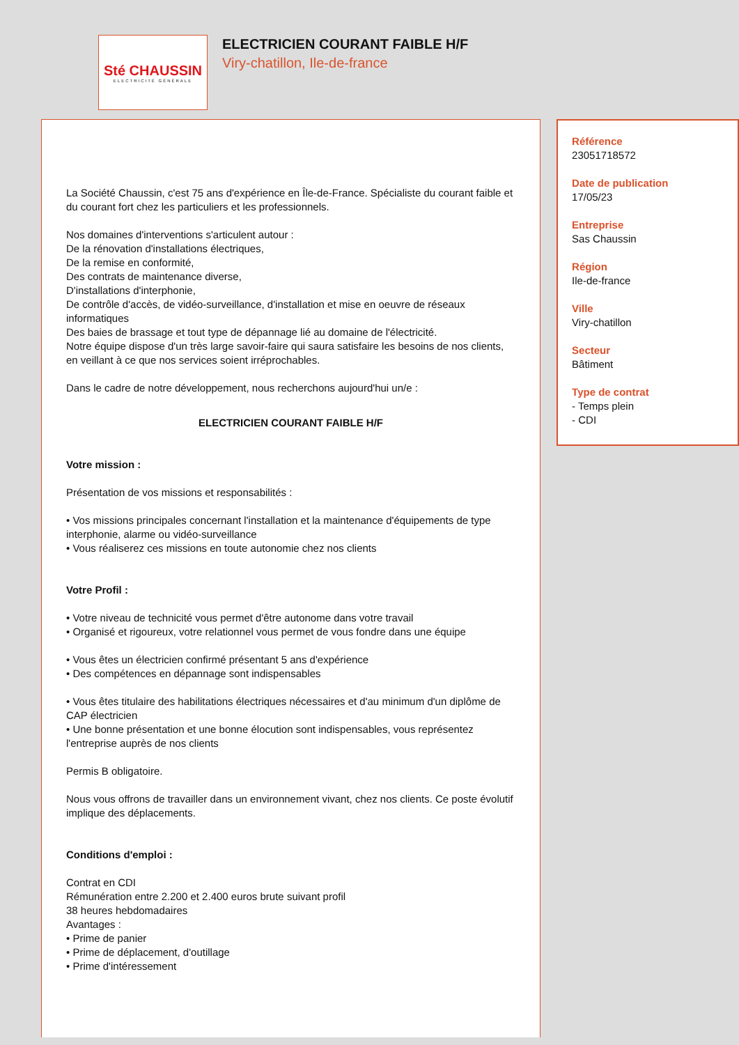Sté CHAUSSIN
ELECTRICITÉ GÉNÉRALE
ELECTRICIEN COURANT FAIBLE H/F
Viry-chatillon, Ile-de-france
La Société Chaussin, c'est 75 ans d'expérience en Île-de-France. Spécialiste du courant faible et du courant fort chez les particuliers et les professionnels.
Nos domaines d'interventions s'articulent autour :
De la rénovation d'installations électriques,
De la remise en conformité,
Des contrats de maintenance diverse,
D'installations d'interphonie,
De contrôle d'accès, de vidéo-surveillance, d'installation et mise en oeuvre de réseaux informatiques
Des baies de brassage et tout type de dépannage lié au domaine de l'électricité.
Notre équipe dispose d'un très large savoir-faire qui saura satisfaire les besoins de nos clients, en veillant à ce que nos services soient irréprochables.
Dans le cadre de notre développement, nous recherchons aujourd'hui un/e :
ELECTRICIEN COURANT FAIBLE H/F
Votre mission :
Présentation de vos missions et responsabilités :
• Vos missions principales concernant l'installation et la maintenance d'équipements de type interphonie, alarme ou vidéo-surveillance
• Vous réaliserez ces missions en toute autonomie chez nos clients
Votre Profil :
• Votre niveau de technicité vous permet d'être autonome dans votre travail
• Organisé et rigoureux, votre relationnel vous permet de vous fondre dans une équipe
• Vous êtes un électricien confirmé présentant 5 ans d'expérience
• Des compétences en dépannage sont indispensables
• Vous êtes titulaire des habilitations électriques nécessaires et d'au minimum d'un diplôme de CAP électricien
• Une bonne présentation et une bonne élocution sont indispensables, vous représentez l'entreprise auprès de nos clients
Permis B obligatoire.
Nous vous offrons de travailler dans un environnement vivant, chez nos clients. Ce poste évolutif implique des déplacements.
Conditions d'emploi :
Contrat en CDI
Rémunération entre 2.200 et 2.400 euros brute suivant profil
38 heures hebdomadaires
Avantages :
• Prime de panier
• Prime de déplacement, d'outillage
• Prime d'intéressement
Référence
23051718572
Date de publication
17/05/23
Entreprise
Sas Chaussin
Région
Ile-de-france
Ville
Viry-chatillon
Secteur
Bâtiment
Type de contrat
- Temps plein
- CDI